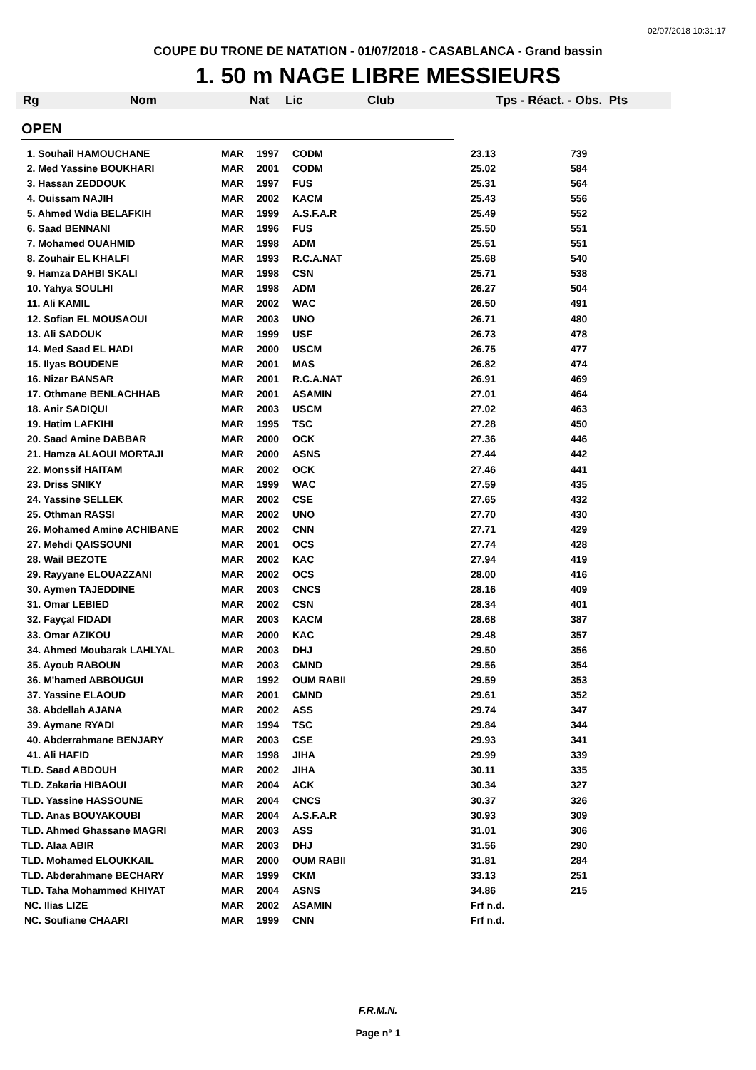02/07/2018 10:31:17
COUPE DU TRONE DE NATATION - 01/07/2018 - CASABLANCA - Grand bassin
1. 50 m NAGE LIBRE MESSIEURS
Rg Nom Nat Lic Club Tps - Réact. - Obs. Pts
OPEN
| 1. Souhail HAMOUCHANE | MAR | 1997 | CODM | 23.13 | 739 |
| 2. Med Yassine BOUKHARI | MAR | 2001 | CODM | 25.02 | 584 |
| 3. Hassan ZEDDOUK | MAR | 1997 | FUS | 25.31 | 564 |
| 4. Ouissam NAJIH | MAR | 2002 | KACM | 25.43 | 556 |
| 5. Ahmed Wdia BELAFKIH | MAR | 1999 | A.S.F.A.R | 25.49 | 552 |
| 6. Saad BENNANI | MAR | 1996 | FUS | 25.50 | 551 |
| 7. Mohamed OUAHMID | MAR | 1998 | ADM | 25.51 | 551 |
| 8. Zouhair EL KHALFI | MAR | 1993 | R.C.A.NAT | 25.68 | 540 |
| 9. Hamza DAHBI SKALI | MAR | 1998 | CSN | 25.71 | 538 |
| 10. Yahya SOULHI | MAR | 1998 | ADM | 26.27 | 504 |
| 11. Ali KAMIL | MAR | 2002 | WAC | 26.50 | 491 |
| 12. Sofian EL MOUSAOUI | MAR | 2003 | UNO | 26.71 | 480 |
| 13. Ali SADOUK | MAR | 1999 | USF | 26.73 | 478 |
| 14. Med Saad EL HADI | MAR | 2000 | USCM | 26.75 | 477 |
| 15. Ilyas BOUDENE | MAR | 2001 | MAS | 26.82 | 474 |
| 16. Nizar BANSAR | MAR | 2001 | R.C.A.NAT | 26.91 | 469 |
| 17. Othmane BENLACHHAB | MAR | 2001 | ASAMIN | 27.01 | 464 |
| 18. Anir SADIQUI | MAR | 2003 | USCM | 27.02 | 463 |
| 19. Hatim LAFKIHI | MAR | 1995 | TSC | 27.28 | 450 |
| 20. Saad Amine DABBAR | MAR | 2000 | OCK | 27.36 | 446 |
| 21. Hamza ALAOUI MORTAJI | MAR | 2000 | ASNS | 27.44 | 442 |
| 22. Monssif HAITAM | MAR | 2002 | OCK | 27.46 | 441 |
| 23. Driss SNIKY | MAR | 1999 | WAC | 27.59 | 435 |
| 24. Yassine SELLEK | MAR | 2002 | CSE | 27.65 | 432 |
| 25. Othman RASSI | MAR | 2002 | UNO | 27.70 | 430 |
| 26. Mohamed Amine ACHIBANE | MAR | 2002 | CNN | 27.71 | 429 |
| 27. Mehdi QAISSOUNI | MAR | 2001 | OCS | 27.74 | 428 |
| 28. Wail BEZOTE | MAR | 2002 | KAC | 27.94 | 419 |
| 29. Rayyane ELOUAZZANI | MAR | 2002 | OCS | 28.00 | 416 |
| 30. Aymen TAJEDDINE | MAR | 2003 | CNCS | 28.16 | 409 |
| 31. Omar LEBIED | MAR | 2002 | CSN | 28.34 | 401 |
| 32. Fayçal FIDADI | MAR | 2003 | KACM | 28.68 | 387 |
| 33. Omar AZIKOU | MAR | 2000 | KAC | 29.48 | 357 |
| 34. Ahmed Moubarak LAHLYAL | MAR | 2003 | DHJ | 29.50 | 356 |
| 35. Ayoub RABOUN | MAR | 2003 | CMND | 29.56 | 354 |
| 36. M'hamed ABBOUGUI | MAR | 1992 | OUM RABII | 29.59 | 353 |
| 37. Yassine ELAOUD | MAR | 2001 | CMND | 29.61 | 352 |
| 38. Abdellah AJANA | MAR | 2002 | ASS | 29.74 | 347 |
| 39. Aymane RYADI | MAR | 1994 | TSC | 29.84 | 344 |
| 40. Abderrahmane BENJARY | MAR | 2003 | CSE | 29.93 | 341 |
| 41. Ali HAFID | MAR | 1998 | JIHA | 29.99 | 339 |
| TLD. Saad ABDOUH | MAR | 2002 | JIHA | 30.11 | 335 |
| TLD. Zakaria HIBAOUI | MAR | 2004 | ACK | 30.34 | 327 |
| TLD. Yassine HASSOUNE | MAR | 2004 | CNCS | 30.37 | 326 |
| TLD. Anas BOUYAKOUBI | MAR | 2004 | A.S.F.A.R | 30.93 | 309 |
| TLD. Ahmed Ghassane MAGRI | MAR | 2003 | ASS | 31.01 | 306 |
| TLD. Alaa ABIR | MAR | 2003 | DHJ | 31.56 | 290 |
| TLD. Mohamed ELOUKKAIL | MAR | 2000 | OUM RABII | 31.81 | 284 |
| TLD. Abderahmane BECHARY | MAR | 1999 | CKM | 33.13 | 251 |
| TLD. Taha Mohammed KHIYAT | MAR | 2004 | ASNS | 34.86 | 215 |
| NC. Ilias LIZE | MAR | 2002 | ASAMIN | Frf n.d. | |
| NC. Soufiane CHAARI | MAR | 1999 | CNN | Frf n.d. | |
F.R.M.N.
Page n° 1